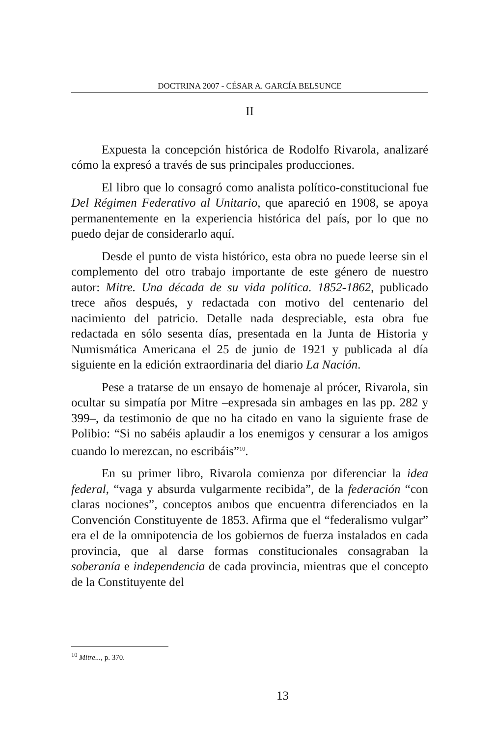DOCTRINA 2007 - CÉSAR A. GARCÍA BELSUNCE
II
Expuesta la concepción histórica de Rodolfo Rivarola, analizaré cómo la expresó a través de sus principales producciones.
El libro que lo consagró como analista político-constitucional fue Del Régimen Federativo al Unitario, que apareció en 1908, se apoya permanentemente en la experiencia histórica del país, por lo que no puedo dejar de considerarlo aquí.
Desde el punto de vista histórico, esta obra no puede leerse sin el complemento del otro trabajo importante de este género de nuestro autor: Mitre. Una década de su vida política. 1852-1862, publicado trece años después, y redactada con motivo del centenario del nacimiento del patricio. Detalle nada despreciable, esta obra fue redactada en sólo sesenta días, presentada en la Junta de Historia y Numismática Americana el 25 de junio de 1921 y publicada al día siguiente en la edición extraordinaria del diario La Nación.
Pese a tratarse de un ensayo de homenaje al prócer, Rivarola, sin ocultar su simpatía por Mitre –expresada sin ambages en las pp. 282 y 399–, da testimonio de que no ha citado en vano la siguiente frase de Polibio: “Si no sabéis aplaudir a los enemigos y censurar a los amigos cuando lo merezcan, no escribáis”<sup>10</sup>.
En su primer libro, Rivarola comienza por diferenciar la idea federal, “vaga y absurda vulgarmente recibida”, de la federación “con claras nociones”, conceptos ambos que encuentra diferenciados en la Convención Constituyente de 1853. Afirma que el “federalismo vulgar” era el de la omnipotencia de los gobiernos de fuerza instalados en cada provincia, que al darse formas constitucionales consagraban la soberanía e independencia de cada provincia, mientras que el concepto de la Constituyente del
<sup>10</sup> Mitre..., p. 370.
13